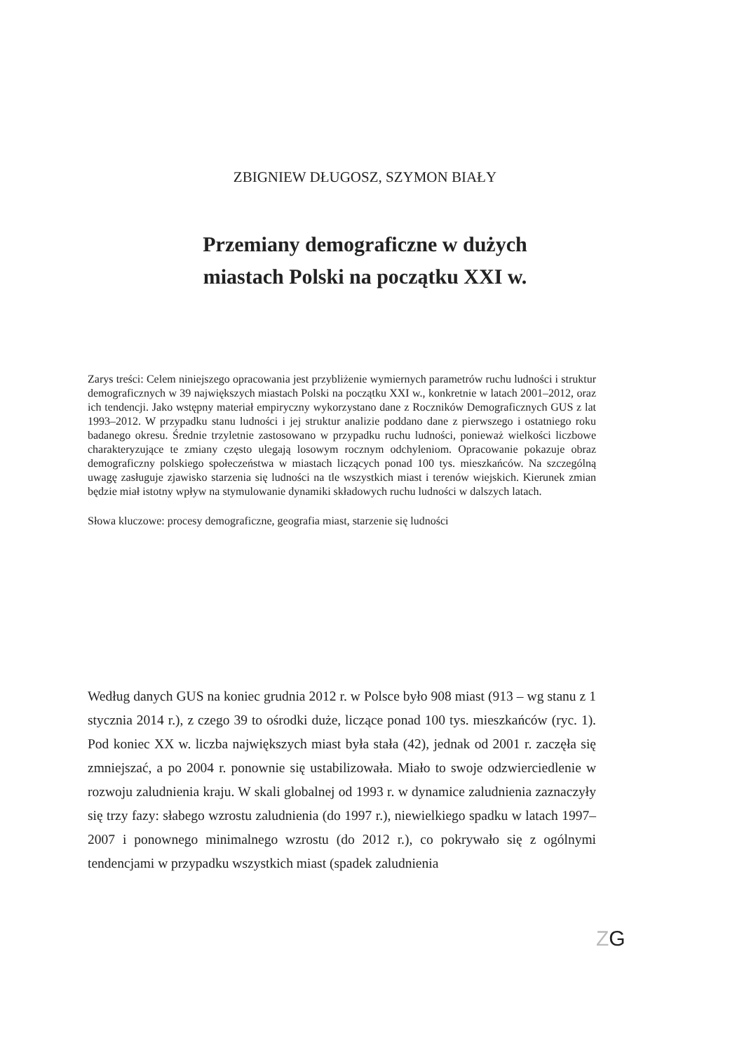ZBIGNIEW DŁUGOSZ, SZYMON BIAŁY
Przemiany demograficzne w dużych
miastach Polski na początku XXI w.
Zarys treści: Celem niniejszego opracowania jest przybliżenie wymiernych parametrów ruchu ludności i struktur demograficznych w 39 największych miastach Polski na początku XXI w., konkretnie w latach 2001–2012, oraz ich tendencji. Jako wstępny materiał empiryczny wykorzystano dane z Roczników Demograficznych GUS z lat 1993–2012. W przypadku stanu ludności i jej struktur analizie poddano dane z pierwszego i ostatniego roku badanego okresu. Średnie trzyletnie zastosowano w przypadku ruchu ludności, ponieważ wielkości liczbowe charakteryzujące te zmiany często ulegają losowym rocznym odchyleniom. Opracowanie pokazuje obraz demograficzny polskiego społeczeństwa w miastach liczących ponad 100 tys. mieszkańców. Na szczególną uwagę zasługuje zjawisko starzenia się ludności na tle wszystkich miast i terenów wiejskich. Kierunek zmian będzie miał istotny wpływ na stymulowanie dynamiki składowych ruchu ludności w dalszych latach.
Słowa kluczowe: procesy demograficzne, geografia miast, starzenie się ludności
Według danych GUS na koniec grudnia 2012 r. w Polsce było 908 miast (913 – wg stanu z 1 stycznia 2014 r.), z czego 39 to ośrodki duże, liczące ponad 100 tys. mieszkańców (ryc. 1). Pod koniec XX w. liczba największych miast była stała (42), jednak od 2001 r. zaczęła się zmniejszać, a po 2004 r. ponownie się ustabilizowała. Miało to swoje odzwierciedlenie w rozwoju zaludnienia kraju. W skali globalnej od 1993 r. w dynamice zaludnienia zaznaczyły się trzy fazy: słabego wzrostu zaludnienia (do 1997 r.), niewielkiego spadku w latach 1997–2007 i ponownego minimalnego wzrostu (do 2012 r.), co pokrywało się z ogólnymi tendencjami w przypadku wszystkich miast (spadek zaludnienia
ZG